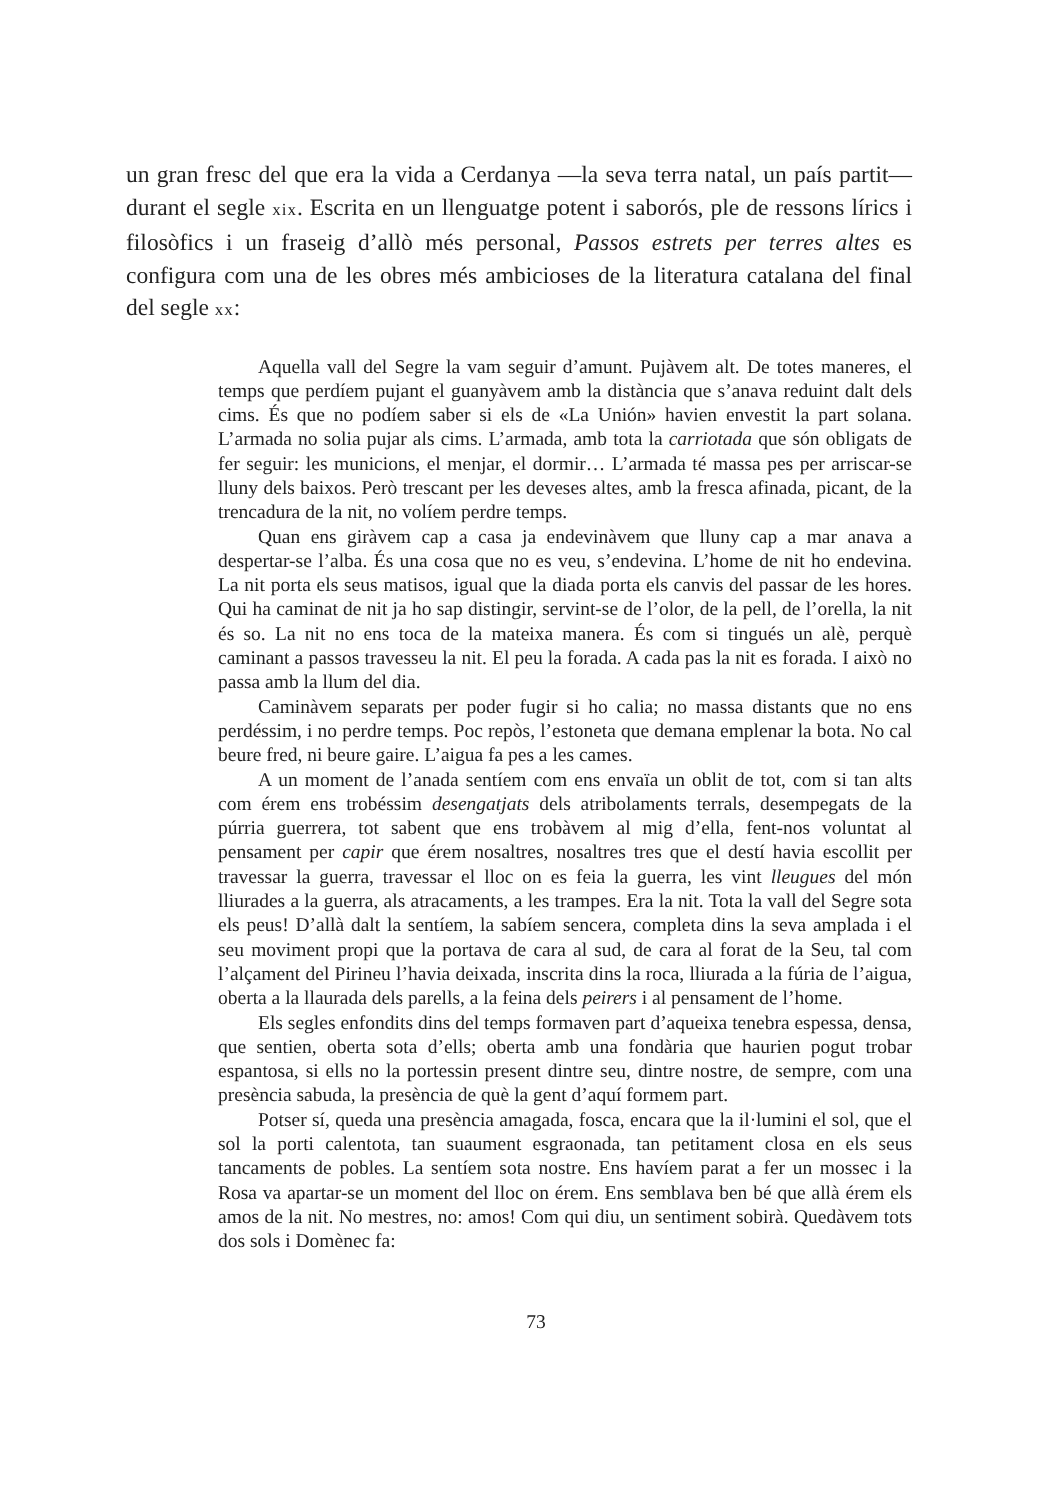un gran fresc del que era la vida a Cerdanya —la seva terra natal, un país partit— durant el segle xix. Escrita en un llenguatge potent i saborós, ple de ressons lírics i filosòfics i un fraseig d’allò més personal, Passos estrets per terres altes es configura com una de les obres més ambicioses de la literatura catalana del final del segle xx:
Aquella vall del Segre la vam seguir d’amunt. Pujàvem alt. De totes maneres, el temps que perdíem pujant el guanyàvem amb la distància que s’anava reduint dalt dels cims. És que no podíem saber si els de «La Unión» havien envestit la part solana. L’armada no solia pujar als cims. L’armada, amb tota la carriotada que són obligats de fer seguir: les municions, el menjar, el dormir… L’armada té massa pes per arriscar-se lluny dels baixos. Però trescant per les deveses altes, amb la fresca afinada, picant, de la trencadura de la nit, no volíem perdre temps.
Quan ens giràvem cap a casa ja endevinàvem que lluny cap a mar anava a despertar-se l’alba. És una cosa que no es veu, s’endevina. L’home de nit ho endevina. La nit porta els seus matisos, igual que la diada porta els canvis del passar de les hores. Qui ha caminat de nit ja ho sap distingir, servint-se de l’olor, de la pell, de l’orella, la nit és so. La nit no ens toca de la mateixa manera. És com si tingués un alè, perquè caminant a passos travesseu la nit. El peu la forada. A cada pas la nit es forada. I això no passa amb la llum del dia.
Caminàvem separats per poder fugir si ho calia; no massa distants que no ens perdéssim, i no perdre temps. Poc repòs, l’estoneta que demana emplenar la bota. No cal beure fred, ni beure gaire. L’aigua fa pes a les cames.
A un moment de l’anada sentíem com ens envaïa un oblit de tot, com si tan alts com érem ens trobéssim desengatjats dels atribolaments terrals, desempegats de la púrria guerrera, tot sabent que ens trobàvem al mig d’ella, fent-nos voluntat al pensament per capir que érem nosaltres, nosaltres tres que el destí havia escollit per travessar la guerra, travessar el lloc on es feia la guerra, les vint lleugues del món lliurades a la guerra, als atracaments, a les trampes. Era la nit. Tota la vall del Segre sota els peus! D’allà dalt la sentíem, la sabíem sencera, completa dins la seva amplada i el seu moviment propi que la portava de cara al sud, de cara al forat de la Seu, tal com l’alçament del Pirineu l’havia deixada, inscrita dins la roca, lliurada a la fúria de l’aigua, oberta a la llaurada dels parells, a la feina dels peirers i al pensament de l’home.
Els segles enfondits dins del temps formaven part d’aqueixa tenebra espessa, densa, que sentien, oberta sota d’ells; oberta amb una fondària que haurien pogut trobar espantosa, si ells no la portessin present dintre seu, dintre nostre, de sempre, com una presència sabuda, la presència de què la gent d’aquí formem part.
Potser sí, queda una presència amagada, fosca, encara que la il·lumini el sol, que el sol la porti calentota, tan suaument esgraonada, tan petitament closa en els seus tancaments de pobles. La sentíem sota nostre. Ens havíem parat a fer un mossec i la Rosa va apartar-se un moment del lloc on érem. Ens semblava ben bé que allà érem els amos de la nit. No mestres, no: amos! Com qui diu, un sentiment sobirà. Quedàvem tots dos sols i Domènec fa:
73